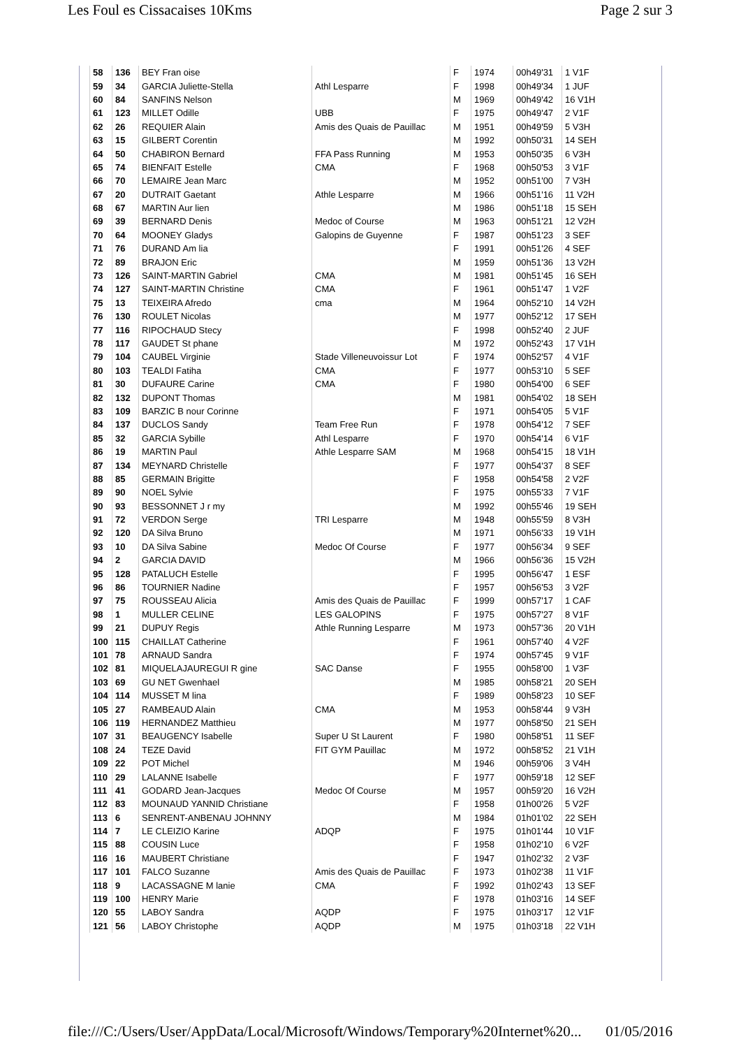Les Foul es Cissacaises 10Kms Page 2 sur 3
| 58 | 136 | BEY Fran oise | | F | 1974 | 00h49'31 | 1 V1F |
| 59 | 34 | GARCIA Juliette-Stella | Athl Lesparre | F | 1998 | 00h49'34 | 1 JUF |
| 60 | 84 | SANFINS Nelson | | M | 1969 | 00h49'42 | 16 V1H |
| 61 | 123 | MILLET Odille | UBB | F | 1975 | 00h49'47 | 2 V1F |
| 62 | 26 | REQUIER Alain | Amis des Quais de Pauillac | M | 1951 | 00h49'59 | 5 V3H |
| 63 | 15 | GILBERT Corentin | | M | 1992 | 00h50'31 | 14 SEH |
| 64 | 50 | CHABIRON Bernard | FFA Pass Running | M | 1953 | 00h50'35 | 6 V3H |
| 65 | 74 | BIENFAIT Estelle | CMA | F | 1968 | 00h50'53 | 3 V1F |
| 66 | 70 | LEMAIRE Jean Marc | | M | 1952 | 00h51'00 | 7 V3H |
| 67 | 20 | DUTRAIT Gaetant | Athle Lesparre | M | 1966 | 00h51'16 | 11 V2H |
| 68 | 67 | MARTIN Aur lien | | M | 1986 | 00h51'18 | 15 SEH |
| 69 | 39 | BERNARD Denis | Medoc of Course | M | 1963 | 00h51'21 | 12 V2H |
| 70 | 64 | MOONEY Gladys | Galopins de Guyenne | F | 1987 | 00h51'23 | 3 SEF |
| 71 | 76 | DURAND Am lia | | F | 1991 | 00h51'26 | 4 SEF |
| 72 | 89 | BRAJON Eric | | M | 1959 | 00h51'36 | 13 V2H |
| 73 | 126 | SAINT-MARTIN Gabriel | CMA | M | 1981 | 00h51'45 | 16 SEH |
| 74 | 127 | SAINT-MARTIN Christine | CMA | F | 1961 | 00h51'47 | 1 V2F |
| 75 | 13 | TEIXEIRA Afredo | cma | M | 1964 | 00h52'10 | 14 V2H |
| 76 | 130 | ROULET Nicolas | | M | 1977 | 00h52'12 | 17 SEH |
| 77 | 116 | RIPOCHAUD Stecy | | F | 1998 | 00h52'40 | 2 JUF |
| 78 | 117 | GAUDET St phane | | M | 1972 | 00h52'43 | 17 V1H |
| 79 | 104 | CAUBEL Virginie | Stade Villeneuvoissur Lot | F | 1974 | 00h52'57 | 4 V1F |
| 80 | 103 | TEALDI Fatiha | CMA | F | 1977 | 00h53'10 | 5 SEF |
| 81 | 30 | DUFAURE Carine | CMA | F | 1980 | 00h54'00 | 6 SEF |
| 82 | 132 | DUPONT Thomas | | M | 1981 | 00h54'02 | 18 SEH |
| 83 | 109 | BARZIC B nour Corinne | | F | 1971 | 00h54'05 | 5 V1F |
| 84 | 137 | DUCLOS Sandy | Team Free Run | F | 1978 | 00h54'12 | 7 SEF |
| 85 | 32 | GARCIA Sybille | Athl Lesparre | F | 1970 | 00h54'14 | 6 V1F |
| 86 | 19 | MARTIN Paul | Athle Lesparre SAM | M | 1968 | 00h54'15 | 18 V1H |
| 87 | 134 | MEYNARD Christelle | | F | 1977 | 00h54'37 | 8 SEF |
| 88 | 85 | GERMAIN Brigitte | | F | 1958 | 00h54'58 | 2 V2F |
| 89 | 90 | NOEL Sylvie | | F | 1975 | 00h55'33 | 7 V1F |
| 90 | 93 | BESSONNET J r my | | M | 1992 | 00h55'46 | 19 SEH |
| 91 | 72 | VERDON Serge | TRI Lesparre | M | 1948 | 00h55'59 | 8 V3H |
| 92 | 120 | DA Silva Bruno | | M | 1971 | 00h56'33 | 19 V1H |
| 93 | 10 | DA Silva Sabine | Medoc Of Course | F | 1977 | 00h56'34 | 9 SEF |
| 94 | 2 | GARCIA DAVID | | M | 1966 | 00h56'36 | 15 V2H |
| 95 | 128 | PATALUCH Estelle | | F | 1995 | 00h56'47 | 1 ESF |
| 96 | 86 | TOURNIER Nadine | | F | 1957 | 00h56'53 | 3 V2F |
| 97 | 75 | ROUSSEAU Alicia | Amis des Quais de Pauillac | F | 1999 | 00h57'17 | 1 CAF |
| 98 | 1 | MULLER CELINE | LES GALOPINS | F | 1975 | 00h57'27 | 8 V1F |
| 99 | 21 | DUPUY Regis | Athle Running Lesparre | M | 1973 | 00h57'36 | 20 V1H |
| 100 | 115 | CHAILLAT Catherine | | F | 1961 | 00h57'40 | 4 V2F |
| 101 | 78 | ARNAUD Sandra | | F | 1974 | 00h57'45 | 9 V1F |
| 102 | 81 | MIQUELAJAUREGUI R gine | SAC Danse | F | 1955 | 00h58'00 | 1 V3F |
| 103 | 69 | GU NET Gwenhael | | M | 1985 | 00h58'21 | 20 SEH |
| 104 | 114 | MUSSET M lina | | F | 1989 | 00h58'23 | 10 SEF |
| 105 | 27 | RAMBEAUD Alain | CMA | M | 1953 | 00h58'44 | 9 V3H |
| 106 | 119 | HERNANDEZ Matthieu | | M | 1977 | 00h58'50 | 21 SEH |
| 107 | 31 | BEAUGENCY Isabelle | Super U St Laurent | F | 1980 | 00h58'51 | 11 SEF |
| 108 | 24 | TEZE David | FIT GYM Pauillac | M | 1972 | 00h58'52 | 21 V1H |
| 109 | 22 | POT Michel | | M | 1946 | 00h59'06 | 3 V4H |
| 110 | 29 | LALANNE Isabelle | | F | 1977 | 00h59'18 | 12 SEF |
| 111 | 41 | GODARD Jean-Jacques | Medoc Of Course | M | 1957 | 00h59'20 | 16 V2H |
| 112 | 83 | MOUNAUD YANNID Christiane | | F | 1958 | 01h00'26 | 5 V2F |
| 113 | 6 | SENRENT-ANBENAU JOHNNY | | M | 1984 | 01h01'02 | 22 SEH |
| 114 | 7 | LE CLEIZIO Karine | ADQP | F | 1975 | 01h01'44 | 10 V1F |
| 115 | 88 | COUSIN Luce | | F | 1958 | 01h02'10 | 6 V2F |
| 116 | 16 | MAUBERT Christiane | | F | 1947 | 01h02'32 | 2 V3F |
| 117 | 101 | FALCO Suzanne | Amis des Quais de Pauillac | F | 1973 | 01h02'38 | 11 V1F |
| 118 | 9 | LACASSAGNE M lanie | CMA | F | 1992 | 01h02'43 | 13 SEF |
| 119 | 100 | HENRY Marie | | F | 1978 | 01h03'16 | 14 SEF |
| 120 | 55 | LABOY Sandra | AQDP | F | 1975 | 01h03'17 | 12 V1F |
| 121 | 56 | LABOY Christophe | AQDP | M | 1975 | 01h03'18 | 22 V1H |
file:///C:/Users/User/AppData/Local/Microsoft/Windows/Temporary%20Internet%20... 01/05/2016